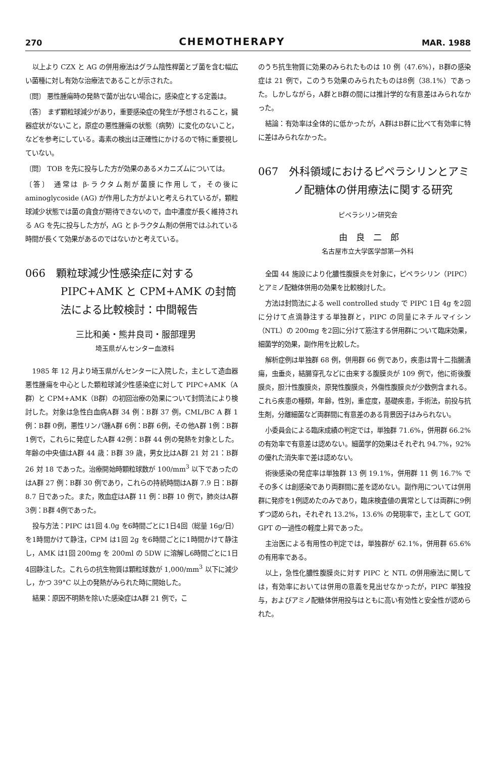270 CHEMOTHERAPY MAR. 1988
以上より CZX と AG の併用療法はグラム陰性桿菌とブ菌を含む幅広い菌種に対し有効な治療法であることが示された。
〔問〕 悪性腫瘍時の発熱で菌が出ない場合に，感染症とする定義は。
〔答〕 まず顆粒球減少があり，重要感染症の発生が予想されること，臓器症状がないこと，原症の悪性腫瘍の状態（病勢）に変化のないこと，などを参考にしている。毒素の検出は正確性にかけるので特に重要視していない。
〔問〕 TOB を先に投与した方が効果のあるメカニズムについては。
〔答〕 通常は β-ラクタム剤が菌膜に作用して，その後に aminoglycoside (AG) が作用した方がよいと考えられているが，顆粒球減少状態では菌の貪食が期待できないので，血中濃度が長く維持される AG を先に投与した方が，AG と β-ラクタム剤の併用ではふれている時間が長くて効果があるのではないかと考えている。
066　顆粒球減少性感染症に対する PIPC+AMK と CPM+AMK の封筒法による比較検討：中間報告
三比和美・熊井良司・服部理男
埼玉県がんセンター血液科
1985 年 12 月より埼玉県がんセンターに入院した，主として造血器悪性腫瘍を中心とした顆粒球減少性感染症に対して PIPC+AMK（A群）と CPM+AMK（B群）の初回治療の効果について封筒法により検討した。対象は急性白血病A群 34 例：B群 37 例，CML/BC A 群 1例：B群 0例，悪性リンパ腫A群 6例：B群 6例，その他A群 1例：B群 1例で，これらに発症したA群 42例：B群 44 例の発熱を対象とした。年齢の中央値はA群 44 歳：B群 39 歳，男女比はA群 21 対 21：B群 26 対 18 であった。治療開始時顆粒球数が 100/mm<sup>3</sup> 以下であったのはA群 27 例：B群 30 例であり，これらの持続時間はA群 7.9 日：B群 8.7 日であった。また，敗血症はA群 11 例：B群 10 例で，肺炎はA群 3例：B群 4例であった。
投与方法：PIPC は1回 4.0g を6時間ごとに1日4回（総量 16g/日）を1時間かけて静注，CPM は1回 2g を6時間ごとに1時間かけて静注し，AMK は1回 200mg を 200ml の 5DW に溶解し6時間ごとに1日 4回静注した。これらの抗生物質は顆粒球数が 1,000/mm<sup>3</sup> 以下に減少し，かつ 39°C 以上の発熱がみられた時に開始した。
結果：原因不明熱を除いた感染症はA群 21 例で，こ
のうち抗生物質に効果のみられたものは 10 例（47.6%），B群の感染症は 21 例で，このうち効果のみられたものは8例（38.1%）であった。しかしながら，A群とB群の間には推計学的な有意差はみられなかった。
結論：有効率は全体的に低かったが，A群はB群に比べて有効率に特に差はみられなかった。
067　外科領域におけるピペラシリンとアミノ配糖体の併用療法に関する研究
ピペラシリン研究会
由　良　二　郎
名古屋市立大学医学部第一外科
全国 44 施設により化膿性腹膜炎を対象に，ピペラシリン（PIPC）とアミノ配糖体併用の効果を比較検討した。
方法は封筒法による well controlled study で PIPC 1日 4g を2回に分けて点滴静注する単独群と，PIPC の同量にネチルマイシン（NTL）の 200mg を2回に分けて筋注する併用群について臨床効果，細菌学的効果，副作用を比較した。
解析症例は単独群 68 例，併用群 66 例であり，疾患は胃十二指腸潰瘍，虫垂炎，結腸穿孔などに由来する腹膜炎が 109 例で，他に術後腹膜炎，胆汁性腹膜炎，原発性腹膜炎，外傷性腹膜炎が少数例含まれる。これら疾患の種類，年齢，性別，重症度，基礎疾患，手術法，前投与抗生剤，分離細菌など両群間に有意差のある背景因子はみられない。
小委員会による臨床成績の判定では，単独群 71.6%，併用群 66.2% の有効率で有意差は認めない。細菌学的効果はそれぞれ 94.7%，92% の優れた消失率で差は認めない。
術後感染の発症率は単独群 13 例 19.1%，併用群 11 例 16.7% でその多くは創感染であり両群間に差を認めない。副作用については併用群に発疹を1例認めたのみであり，臨床検査値の異常としては両群に9例ずつ認められ，それぞれ 13.2%，13.6% の発現率で，主として GOT, GPT の一過性の軽度上昇であった。
主治医による有用性の判定では，単独群が 62.1%，併用群 65.6% の有用率である。
以上，急性化膿性腹膜炎に対す PIPC と NTL の併用療法に関しては，有効率においては併用の意義を見出せなかったが，PIPC 単独投与，およびアミノ配糖体併用投与はともに高い有効性と安全性が認められた。